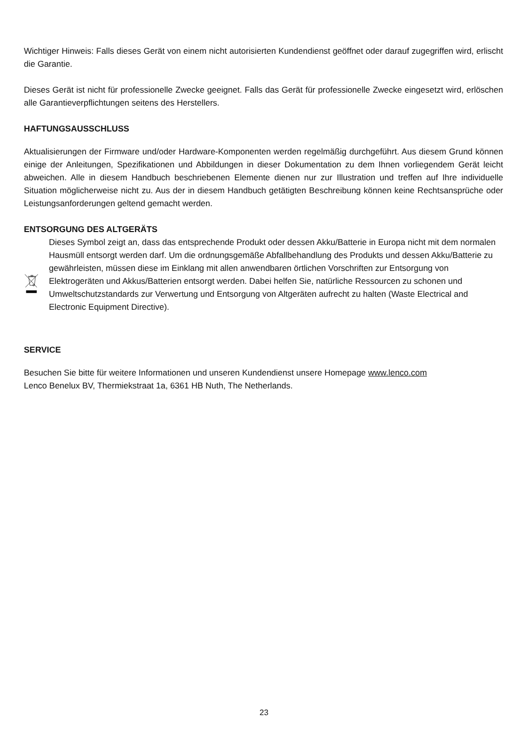Wichtiger Hinweis: Falls dieses Gerät von einem nicht autorisierten Kundendienst geöffnet oder darauf zugegriffen wird, erlischt die Garantie.
Dieses Gerät ist nicht für professionelle Zwecke geeignet. Falls das Gerät für professionelle Zwecke eingesetzt wird, erlöschen alle Garantieverpflichtungen seitens des Herstellers.
HAFTUNGSAUSSCHLUSS
Aktualisierungen der Firmware und/oder Hardware-Komponenten werden regelmäßig durchgeführt. Aus diesem Grund können einige der Anleitungen, Spezifikationen und Abbildungen in dieser Dokumentation zu dem Ihnen vorliegendem Gerät leicht abweichen. Alle in diesem Handbuch beschriebenen Elemente dienen nur zur Illustration und treffen auf Ihre individuelle Situation möglicherweise nicht zu. Aus der in diesem Handbuch getätigten Beschreibung können keine Rechtsansprüche oder Leistungsanforderungen geltend gemacht werden.
ENTSORGUNG DES ALTGERÄTS
Dieses Symbol zeigt an, dass das entsprechende Produkt oder dessen Akku/Batterie in Europa nicht mit dem normalen Hausmüll entsorgt werden darf. Um die ordnungsgemäße Abfallbehandlung des Produkts und dessen Akku/Batterie zu gewährleisten, müssen diese im Einklang mit allen anwendbaren örtlichen Vorschriften zur Entsorgung von Elektrogeräten und Akkus/Batterien entsorgt werden. Dabei helfen Sie, natürliche Ressourcen zu schonen und Umweltschutzstandards zur Verwertung und Entsorgung von Altgeräten aufrecht zu halten (Waste Electrical and Electronic Equipment Directive).
SERVICE
Besuchen Sie bitte für weitere Informationen und unseren Kundendienst unsere Homepage www.lenco.com
Lenco Benelux BV, Thermiekstraat 1a, 6361 HB Nuth, The Netherlands.
23